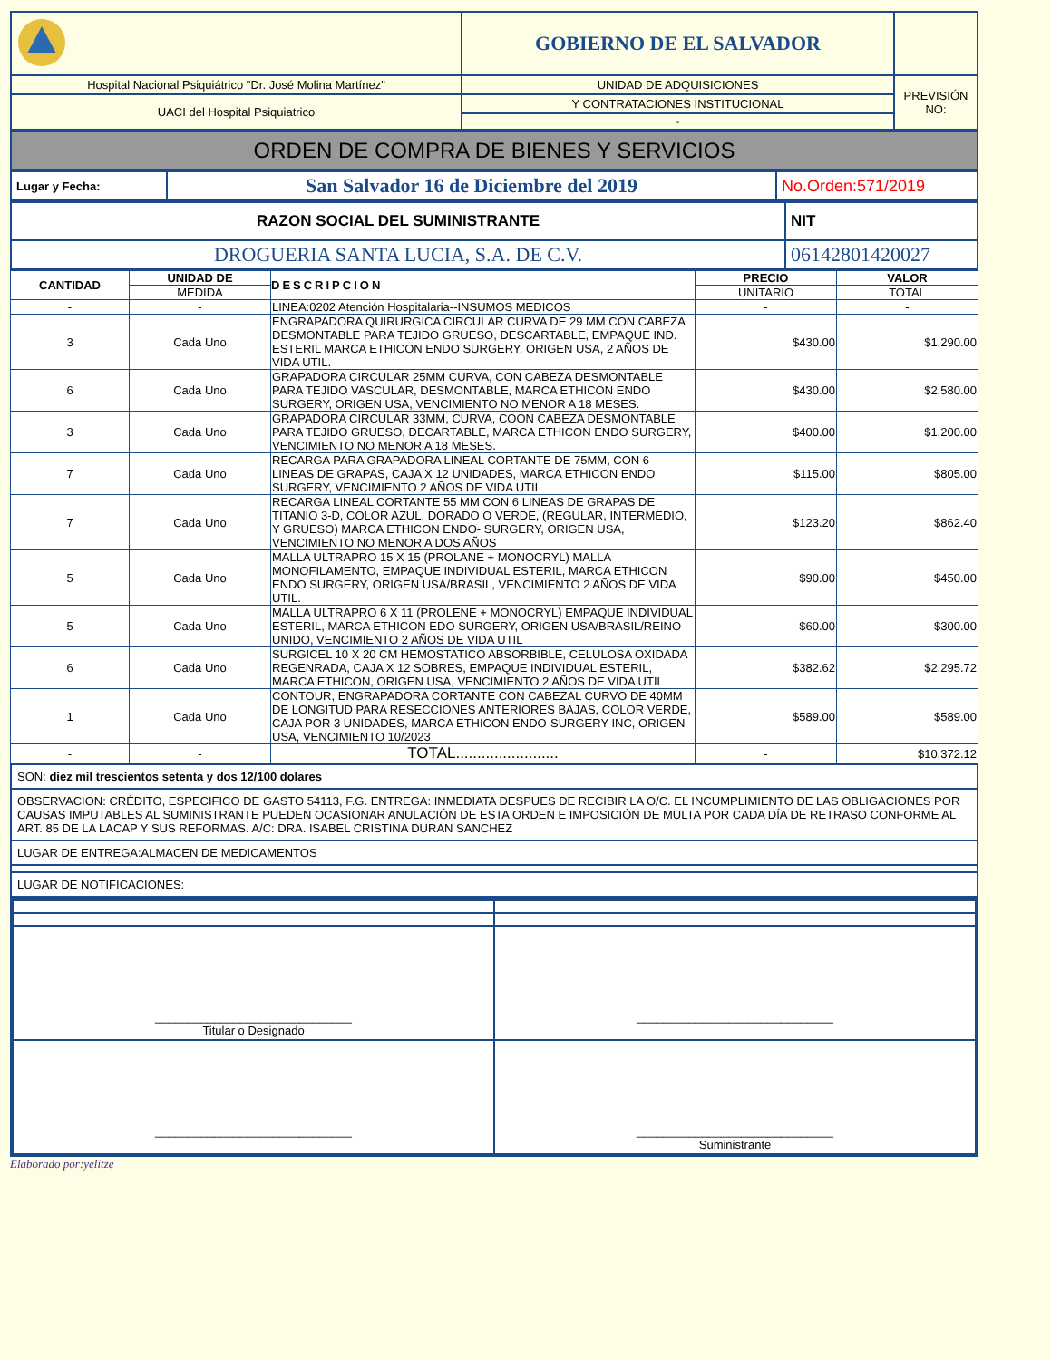| | GOBIERNO DE EL SALVADOR | |
| Hospital Nacional Psiquiátrico "Dr. José Molina Martínez" | UNIDAD DE ADQUISICIONES | PREVISIÓN NO: |
| UACI del Hospital Psiquiatrico | Y CONTRATACIONES INSTITUCIONAL | |
| | - | |
| ORDEN DE COMPRA DE BIENES Y SERVICIOS |
| Lugar y Fecha: | San Salvador 16 de Diciembre del 2019 | No.Orden:571/2019 |
| RAZON SOCIAL DEL SUMINISTRANTE | NIT |
| DROGUERIA SANTA LUCIA, S.A. DE C.V. | 06142801420027 |
| CANTIDAD | UNIDAD DE | DESCRIPCION | PRECIO | VALOR |
| --- | --- | --- | --- | --- |
| | MEDIDA | | UNITARIO | TOTAL |
| - | - | LINEA:0202 Atención Hospitalaria--INSUMOS MEDICOS | - | - |
| 3 | Cada Uno | ENGRAPADORA QUIRURGICA CIRCULAR CURVA DE 29 MM CON CABEZA DESMONTABLE PARA TEJIDO GRUESO, DESCARTABLE, EMPAQUE IND. ESTERIL MARCA ETHICON ENDO SURGERY, ORIGEN USA, 2 AÑOS DE VIDA UTIL. | $430.00 | $1,290.00 |
| 6 | Cada Uno | GRAPADORA CIRCULAR 25MM CURVA, CON CABEZA DESMONTABLE PARA TEJIDO VASCULAR, DESMONTABLE, MARCA ETHICON ENDO SURGERY, ORIGEN USA, VENCIMIENTO NO MENOR A 18 MESES. | $430.00 | $2,580.00 |
| 3 | Cada Uno | GRAPADORA CIRCULAR 33MM, CURVA, COON CABEZA DESMONTABLE PARA TEJIDO GRUESO, DECARTABLE, MARCA ETHICON ENDO SURGERY, VENCIMIENTO NO MENOR A 18 MESES. | $400.00 | $1,200.00 |
| 7 | Cada Uno | RECARGA PARA GRAPADORA LINEAL CORTANTE DE 75MM, CON 6 LINEAS DE GRAPAS, CAJA X 12 UNIDADES, MARCA ETHICON ENDO SURGERY, VENCIMIENTO 2 AÑOS DE VIDA UTIL | $115.00 | $805.00 |
| 7 | Cada Uno | RECARGA LINEAL CORTANTE 55 MM CON 6 LINEAS DE GRAPAS DE TITANIO 3-D, COLOR AZUL, DORADO O VERDE, (REGULAR, INTERMEDIO, Y GRUESO) MARCA ETHICON ENDO- SURGERY, ORIGEN USA, VENCIMIENTO NO MENOR A DOS AÑOS | $123.20 | $862.40 |
| 5 | Cada Uno | MALLA ULTRAPRO 15 X 15 (PROLANE + MONOCRYL) MALLA MONOFILAMENTO, EMPAQUE INDIVIDUAL ESTERIL, MARCA ETHICON ENDO SURGERY, ORIGEN USA/BRASIL, VENCIMIENTO 2 AÑOS DE VIDA UTIL. | $90.00 | $450.00 |
| 5 | Cada Uno | MALLA ULTRAPRO 6 X 11 (PROLENE + MONOCRYL) EMPAQUE INDIVIDUAL ESTERIL, MARCA ETHICON EDO SURGERY, ORIGEN USA/BRASIL/REINO UNIDO, VENCIMIENTO 2 AÑOS DE VIDA UTIL | $60.00 | $300.00 |
| 6 | Cada Uno | SURGICEL 10 X 20 CM HEMOSTATICO ABSORBIBLE, CELULOSA OXIDADA REGENRADA, CAJA X 12 SOBRES, EMPAQUE INDIVIDUAL ESTERIL, MARCA ETHICON, ORIGEN USA, VENCIMIENTO 2 AÑOS DE VIDA UTIL | $382.62 | $2,295.72 |
| 1 | Cada Uno | CONTOUR, ENGRAPADORA CORTANTE CON CABEZAL CURVO DE 40MM DE LONGITUD PARA RESECCIONES ANTERIORES BAJAS, COLOR VERDE, CAJA POR 3 UNIDADES, MARCA ETHICON ENDO-SURGERY INC, ORIGEN USA, VENCIMIENTO 10/2023 | $589.00 | $589.00 |
| - | - | TOTAL........................ | - | $10,372.12 |
| SON: diez mil trescientos setenta y dos 12/100 dolares |
| OBSERVACION: CRÉDITO, ESPECIFICO DE GASTO 54113, F.G. ENTREGA: INMEDIATA DESPUES DE RECIBIR LA O/C. EL INCUMPLIMIENTO DE LAS OBLIGACIONES POR CAUSAS IMPUTABLES AL SUMINISTRANTE PUEDEN OCASIONAR ANULACIÓN DE ESTA ORDEN E IMPOSICIÓN DE MULTA POR CADA DÍA DE RETRASO CONFORME AL ART. 85 DE LA LACAP Y SUS REFORMAS. A/C: DRA. ISABEL CRISTINA DURAN SANCHEZ |
| LUGAR DE ENTREGA:ALMACEN DE MEDICAMENTOS |
| LUGAR DE NOTIFICACIONES: |
| ______________________________ Titular o Designado | ______________________________ |
| ______________________________ | ______________________________ Suministrante |
Elaborado por:yelitze